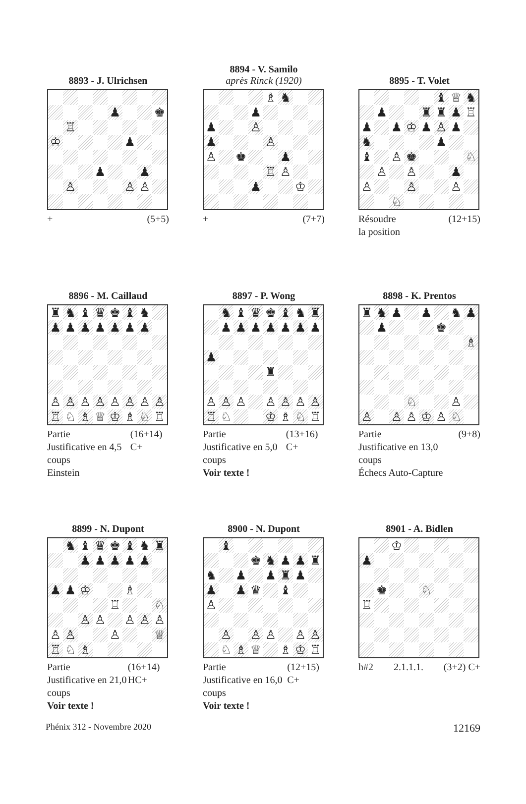8893 - J. Ulrichsen
| | | | | ♟ | | | ♚ |
| | ♖ | | | | | | |
| ♔ | | | | | ♟ | | |
| | | | ♟ | | | ♟ | |
| | ♙ | | | | ♙ | ♙ | |
+ (5+5)
8894 - V. Samilo
après Rinck (1920)
| | | | | ♗ | ♞ | | |
| | | | ♟ | | | | |
| ♟ | | | ♙ | | | | |
| ♟ | | | | ♙ | | | |
| ♙ | | ♚ | | | ♟ | | |
| | | | | ♖ | ♙ | | |
| | | | ♟ | | | ♔ | |
+ (7+7)
8895 - T. Volet
| | | | | | ♝ | ♕ | ♞ |
| | ♟ | | | ♜ | ♜ | ♟ | ♖ |
| ♟ | | ♟ | ♔ | ♟ | ♙ | ♟ | |
| ♞ | | | | | ♟ | | |
| ♝ | | ♙ | ♚ | | | | ♘ |
| | ♙ | | ♙ | | | ♟ | |
| ♙ | | | ♙ | | | ♙ | |
| | | ♘ | | | | | |
Résoudre
la position (12+15)
8896 - M. Caillaud
| ♜ | ♞ | ♝ | ♛ | ♚ | ♝ | ♞ | |
| ♟ | ♟ | ♟ | ♟ | ♟ | ♟ | ♟ | |
| ♙ | ♙ | ♙ | ♙ | ♙ | ♙ | ♙ | ♙ |
| ♖ | ♘ | ♗ | ♕ | ♔ | ♗ | ♘ | ♖ |
Partie
Justificative en 4,5 coups
Einstein (16+14) C+
8897 - P. Wong
| | ♞ | ♝ | ♛ | ♚ | ♝ | ♞ | ♜ |
| | ♟ | ♟ | ♟ | ♟ | ♟ | ♟ | ♟ |
| ♟ | | | | | | | |
| | | | | ♜ | | | |
| ♙ | ♙ | ♙ | | ♙ | ♙ | ♙ | ♙ |
| ♖ | ♘ | | | ♔ | ♗ | ♘ | ♖ |
Partie
Justificative en 5,0 coups
Voir texte ! (13+16) C+
8898 - K. Prentos
| ♜ | ♞ | ♟ | | ♟ | | ♞ | ♟ |
| | ♟ | | | | ♚ | | |
| | | | | | | | ♗ |
| | | | ♘ | | | ♙ | |
| ♙ | | ♙ | ♙ | ♔ | ♙ | ♘ | |
Partie
Justificative en 13,0 coups
Échecs Auto-Capture (9+8)
8899 - N. Dupont
| | ♞ | ♝ | ♛ | ♚ | ♝ | ♞ | ♜ |
| | | ♟ | ♟ | ♟ | ♟ | ♟ | |
| ♟ | ♟ | ♔ | | | ♗ | | |
| | | | | ♖ | | | ♘ |
| | | ♙ | ♙ | | ♙ | ♙ | ♙ |
| ♙ | ♙ | | | ♙ | | | ♕ |
| ♖ | ♘ | ♗ | | | | | |
Partie
Justificative en 21,0 coups
Voir texte ! (16+14) HC+
8900 - N. Dupont
| | ♝ | | | | | | |
| | | | ♚ | ♞ | ♟ | ♟ | ♜ |
| ♞ | | ♟ | | ♟ | ♜ | ♟ | |
| ♟ | | ♟ | ♛ | | ♝ | | |
| ♙ | | | | | | | |
| | ♙ | | ♙ | ♙ | | ♙ | ♙ |
| | ♘ | ♗ | ♕ | | ♗ | ♔ | ♖ |
Partie
Justificative en 16,0 coups
Voir texte ! (12+15) C+
8901 - A. Bidlen
| | | ♔ | | | | | |
| ♟ | | | | | | | |
| | ♚ | | | ♘ | | | |
| ♖ | | | | | | | |
h#2 2.1.1.1. (3+2) C+
Phénix 312 - Novembre 2020 12169